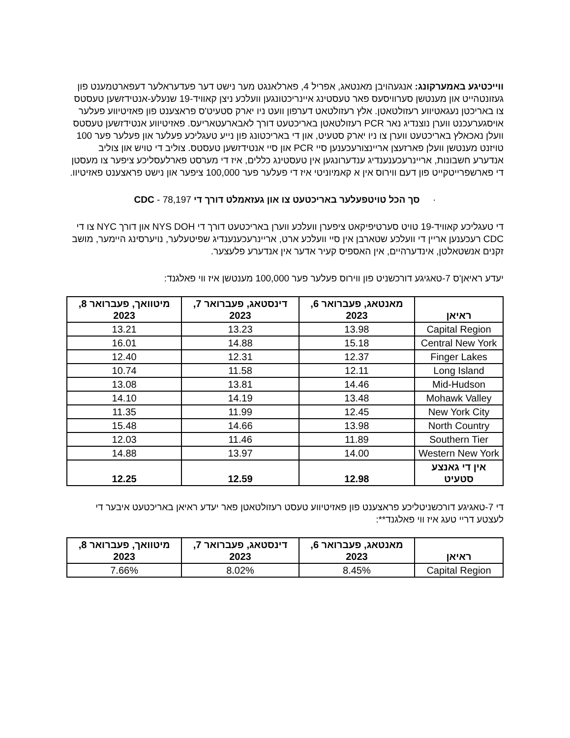ווייכטיגע באמערקונג: אנגעהויבן מאנטאג, אפריל 4, פארלאנגט מער נישט דער פעדעראלער דעפארטמענט פון געזונטהייט און מענטשן סערוויסעס פאר טעסטינג איינריכטונגען וועלכע ניצן קאוויד-19 שנעלע-אנטידזשען טעסטס צו באריכטן נעגאטיווע רעזולטאטן. אלץ רעזולטאט דערפון וועט ניו יארק סטעיט'ס פראצענט פון פאזיטיווע פעלער אויסגערעכנט ווערן נוצנדיג נאר PCR רעזולטאטן באריכטעט דורך לאבארעטאריעס. פאזיטיווע אנטידזשען טעסטס וועלן נאכאלץ באריכטעט ווערן צו ניו יארק סטעיט, און די באריכטונג פון נייע טעגליכע פעלער און פעלער פער 100 טויזנט מענטשן וועלן פארזעצן אריינצורעכענען סיי PCR און סיי אנטידזשען טעסטס. צוליב די טויש און צוליב אנדערע חשבונות, אריינרעכענענדיג ענדערונגען אין טעסטינג כללים, איז די מערסט פארלעסליכע ציפער צו מעסטן די פארשפרייטקייט פון דעם ווירוס אין א קאמיוניטי איז די פעלער פער 100,000 ציפער און נישט פראצענט פאזיטיוו.
· סך הכל טויטפעלער באריכטעט צו און געזאמלט דורך די CDC - 78,197
די טעגליכע קאוויד-19 טויט סערטיפיקאט ציפערן וועלכע ווערן באריכטעט דורך די NYS DOH און דורך NYC צו די CDC רעכענען אריין די וועלכע שטארבן אין סיי וועלכע ארט, אריינרעכענענדיג שפיטעלער, נויערסינג היימער, מושב זקנים אנשטאלטן, אינדערהיים, אין האספיס קעיר אדער אין אנדערע פלעצער.
יעדע ראיאן'ס 7-טאגיגע דורכשניט פון ווירוס פעלער פער 100,000 מענטשן איז ווי פאלגנד:
| ראיאן | מאנטאג, פעברואר 6, 2023 | דינסטאג, פעברואר 7, 2023 | מיטוואך, פעברואר 8, 2023 |
| --- | --- | --- | --- |
| Capital Region | 13.98 | 13.23 | 13.21 |
| Central New York | 15.18 | 14.88 | 16.01 |
| Finger Lakes | 12.37 | 12.31 | 12.40 |
| Long Island | 12.11 | 11.58 | 10.74 |
| Mid-Hudson | 14.46 | 13.81 | 13.08 |
| Mohawk Valley | 13.48 | 14.19 | 14.10 |
| New York City | 12.45 | 11.99 | 11.35 |
| North Country | 13.98 | 14.66 | 15.48 |
| Southern Tier | 11.89 | 11.46 | 12.03 |
| Western New York | 14.00 | 13.97 | 14.88 |
| אין די גאנצע סטעיט | 12.98 | 12.59 | 12.25 |
די 7-טאגיגע דורכשניטליכע פראצענט פון פאזיטיווע טעסט רעזולטאטן פאר יעדע ראיאן באריכטעט איבער די לעצטע דריי טעג איז ווי פאלגנד**:
| ראיאן | מאנטאג, פעברואר 6, 2023 | דינסטאג, פעברואר 7, 2023 | מיטוואך, פעברואר 8, 2023 |
| --- | --- | --- | --- |
| Capital Region | 8.45% | 8.02% | 7.66% |